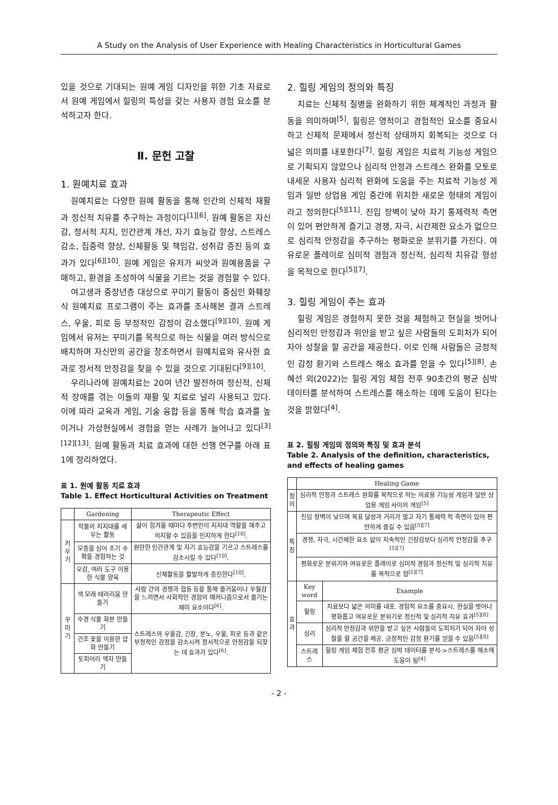A Study on the Analysis of User Experience with Healing Characteristics in Horticultural Games
있을 것으로 기대되는 원예 게임 디자인을 위한 기초 자료로서 원예 게임에서 힐링의 특성을 갖는 사용자 경험 요소를 분석하고자 한다.
Ⅱ. 문헌 고찰
1. 원예치료 효과
원예치료는 다양한 원예 활동을 통해 인간의 신체적 재활과 정신적 치유를 추구하는 과정이다<sup>[1][6]</sup>. 원예 활동은 자신감, 정서적 지지, 인간관계 개선, 자기 효능감 향상, 스트레스 감소, 집중력 향상, 신체활동 및 책임감, 성취감 증진 등의 효과가 있다<sup>[6][10]</sup>. 원예 게임은 유저가 씨앗과 원예용품을 구매하고, 환경을 조성하여 식물을 기르는 것을 경험할 수 있다.
여고생과 중장년층 대상으로 꾸미기 활동이 중심인 화훼장식 원예치료 프로그램이 주는 효과를 조사해본 결과 스트레스, 우울, 피로 등 부정적인 감정이 감소했다<sup>[9][10]</sup>. 원예 게임에서 유저는 꾸미기를 목적으로 하는 식물을 여러 방식으로 배치하며 자신만의 공간을 창조하면서 원예치료와 유사한 효과로 정서적 안정감을 찾을 수 있을 것으로 기대된다<sup>[9][10]</sup>.
우리나라에 원예치료는 20여 년간 발전하여 정신적, 신체적 장애를 겪는 이들의 재활 및 치료로 널리 사용되고 있다. 이에 따라 교육과 게임, 기술 융합 등을 통해 학습 효과를 높이거나 가상현실에서 경험을 얻는 사례가 늘어나고 있다<sup>[3][12][13]</sup>. 원예 활동과 치료 효과에 대한 선행 연구를 아래 표 1에 정리하였다.
표 1. 원예 활동 치료 효과
Table 1. Effect Horticultural Activities on Treatment
| | Gardening | Therapeutic Effect |
| --- | --- | --- |
| 키우기 | 작물의 지지대를 세우는 활동 | 삶이 힘겨울 때마다 주변인이 지지대 역할을 해주고 의지할 수 있음을 인지하게 한다<sup>[10]</sup>. |
| | 모종을 심어 조기 수확을 경험하는 것 | 원만한 인간관계 및 자기 효능감을 기르고 스트레스를 감소시킬 수 있다<sup>[10]</sup>. |
| | 오감, 여러 도구 이용한 식물 양육 | 신체활동을 활발하게 증진한다<sup>[10]</sup>. |
| 꾸미기 | 색 모래 테라리움 만들기 | 사람 간의 경쟁과 협동 등을 통해 즐거움이나 우월감을 느끼면서 사회적인 경험의 매커니즘으로서 즐기는 재미 요소이다<sup>[6]</sup>. |
| | 수경 식물 화분 만들기 | 스트레스와 우울감, 긴장, 분노, 우울, 피로 등과 같은 부정적인 감정을 감소시켜 정서적으로 안정감을 되찾는 데 효과가 있다<sup>[6]</sup>. |
| | 건조 꽃을 이용한 압화 만들기 | |
| | 토피어리 액자 만들기 | |
2. 힐링 게임의 정의와 특징
치료는 신체적 질병을 완화하기 위한 체계적인 과정과 활동을 의미하며<sup>[5]</sup>, 힐링은 영적이고 경험적인 요소를 중요시하고 신체적 문제에서 정신적 상태까지 회복되는 것으로 더 넓은 의미를 내포한다<sup>[7]</sup>. 힐링 게임은 치료적 기능성 게임으로 기획되지 않았으나 심리적 안정과 스트레스 완화를 모토로 내세운 사용자 심리적 완화에 도움을 주는 치료적 기능성 게임과 일반 상업용 게임 중간에 위치한 새로운 형태의 게임이라고 정의한다<sup>[5][11]</sup>. 진입 장벽이 낮아 자기 통제력적 측면이 있어 편안하게 즐기고 경쟁, 자극, 시간제한 요소가 없으므로 심리적 안정감을 추구하는 평화로운 분위기를 가진다. 여유로운 플레이로 심미적 경험과 정신적, 심리적 치유감 형성을 목적으로 한다<sup>[5][7]</sup>.
3. 힐링 게임이 주는 효과
힐링 게임은 경험하지 못한 것을 체험하고 현실을 벗어나 심리적인 안정감과 위안을 받고 싶은 사람들의 도피처가 되어 자아 성찰을 할 공간을 제공한다. 이로 인해 사람들은 긍정적인 감정 환기와 스트레스 해소 효과를 얻을 수 있다<sup>[5][8]</sup>. 손혜선 외(2022)는 힐링 게임 체험 전후 90초간의 평균 심박 데이터를 분석하여 스트레스를 해소하는 데에 도움이 된다는 것을 밝혔다<sup>[4]</sup>.
표 2. 힐링 게임의 정의와 특징 및 효과 분석
Table 2. Analysis of the definition, characteristics, and effects of healing games
| | Healing Game | |
| --- | --- | --- |
| 정 의 | 심리적 안정과 스트레스 완화를 목적으로 하는 의료용 기능성 게임과 일반 상업용 게임 사이의 게임<sup>[5]</sup> | |
| 특 징 | 진입 장벽이 낮으며 목표 달성과 거리가 멀고 자기 통제력 적 측면이 있어 편안하게 즐길 수 있음<sup>[5][7]</sup> | |
| | 경쟁, 자극, 시간제한 요소 없이 지속적인 긴장감보다 심리적 안정감을 추구<sup>[5][7]</sup> | |
| | 평화로운 분위기와 여유로운 플레이로 심미적 경험과 정신적 및 심리적 치유를 목적으로 함<sup>[5][7]</sup> | |
| 효 과 | Key word | Example |
| | 힐링 | 치료보다 넓은 의미를 내포. 경험적 요소를 중요시. 현실을 벗어나 평화롭고 여유로운 분위기로 정신적 및 심리적 치유 효과<sup>[5][8]</sup> |
| | 심리 | 심리적 안정감과 위안을 받고 싶은 사람들의 도피처가 되어 자아 성찰을 할 공간을 제공. 긍정적인 감정 환기를 얻을 수 있음<sup>[5][8]</sup> |
| | 스트레스 | 힐링 게임 체험 전후 평균 심박 데이터를 분석->스트레스를 해소에 도움이 됨<sup>[4]</sup> |
- 2 -